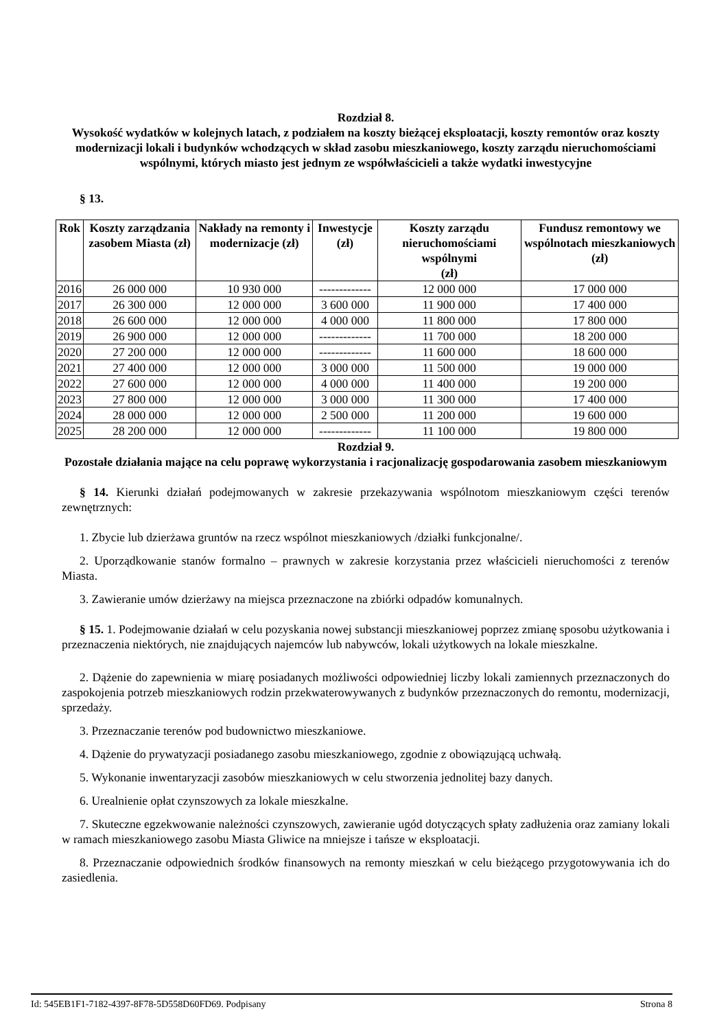Rozdział 8.
Wysokość wydatków w kolejnych latach, z podziałem na koszty bieżącej eksploatacji, koszty remontów oraz koszty modernizacji lokali i budynków wchodzących w skład zasobu mieszkaniowego, koszty zarządu nieruchomościami wspólnymi, których miasto jest jednym ze współwłaścicieli a także wydatki inwestycyjne
§ 13.
| Rok | Koszty zarządzania zasobem Miasta (zł) | Nakłady na remonty i modernizacje (zł) | Inwestycje (zł) | Koszty zarządu nieruchomościami wspólnymi (zł) | Fundusz remontowy we wspólnotach mieszkaniowych (zł) |
| --- | --- | --- | --- | --- | --- |
| 2016 | 26 000 000 | 10 930 000 | ------------- | 12 000 000 | 17 000 000 |
| 2017 | 26 300 000 | 12 000 000 | 3 600 000 | 11 900 000 | 17 400 000 |
| 2018 | 26 600 000 | 12 000 000 | 4 000 000 | 11 800 000 | 17 800 000 |
| 2019 | 26 900 000 | 12 000 000 | ------------- | 11 700 000 | 18 200 000 |
| 2020 | 27 200 000 | 12 000 000 | ------------- | 11 600 000 | 18 600 000 |
| 2021 | 27 400 000 | 12 000 000 | 3 000 000 | 11 500 000 | 19 000 000 |
| 2022 | 27 600 000 | 12 000 000 | 4 000 000 | 11 400 000 | 19 200 000 |
| 2023 | 27 800 000 | 12 000 000 | 3 000 000 | 11 300 000 | 17 400 000 |
| 2024 | 28 000 000 | 12 000 000 | 2 500 000 | 11 200 000 | 19 600 000 |
| 2025 | 28 200 000 | 12 000 000 | ------------- | 11 100 000 | 19 800 000 |
Rozdział 9.
Pozostałe działania mające na celu poprawę wykorzystania i racjonalizację gospodarowania zasobem mieszkaniowym
§ 14. Kierunki działań podejmowanych w zakresie przekazywania wspólnotom mieszkaniowym części terenów zewnętrznych:
1. Zbycie lub dzierżawa gruntów na rzecz wspólnot mieszkaniowych /działki funkcjonalne/.
2. Uporządkowanie stanów formalno – prawnych w zakresie korzystania przez właścicieli nieruchomości z terenów Miasta.
3. Zawieranie umów dzierżawy na miejsca przeznaczone na zbiórki odpadów komunalnych.
§ 15. 1. Podejmowanie działań w celu pozyskania nowej substancji mieszkaniowej poprzez zmianę sposobu użytkowania i przeznaczenia niektórych, nie znajdujących najemców lub nabywców, lokali użytkowych na lokale mieszkalne.
2. Dążenie do zapewnienia w miarę posiadanych możliwości odpowiedniej liczby lokali zamiennych przeznaczonych do zaspokojenia potrzeb mieszkaniowych rodzin przekwaterowywanych z budynków przeznaczonych do remontu, modernizacji, sprzedaży.
3. Przeznaczanie terenów pod budownictwo mieszkaniowe.
4. Dążenie do prywatyzacji posiadanego zasobu mieszkaniowego, zgodnie z obowiązującą uchwałą.
5. Wykonanie inwentaryzacji zasobów mieszkaniowych w celu stworzenia jednolitej bazy danych.
6. Urealnienie opłat czynszowych za lokale mieszkalne.
7. Skuteczne egzekwowanie należności czynszowych, zawieranie ugód dotyczących spłaty zadłużenia oraz zamiany lokali w ramach mieszkaniowego zasobu Miasta Gliwice na mniejsze i tańsze w eksploatacji.
8. Przeznaczanie odpowiednich środków finansowych na remonty mieszkań w celu bieżącego przygotowywania ich do zasiedlenia.
Id: 545EB1F1-7182-4397-8F78-5D558D60FD69. Podpisany Strona 8